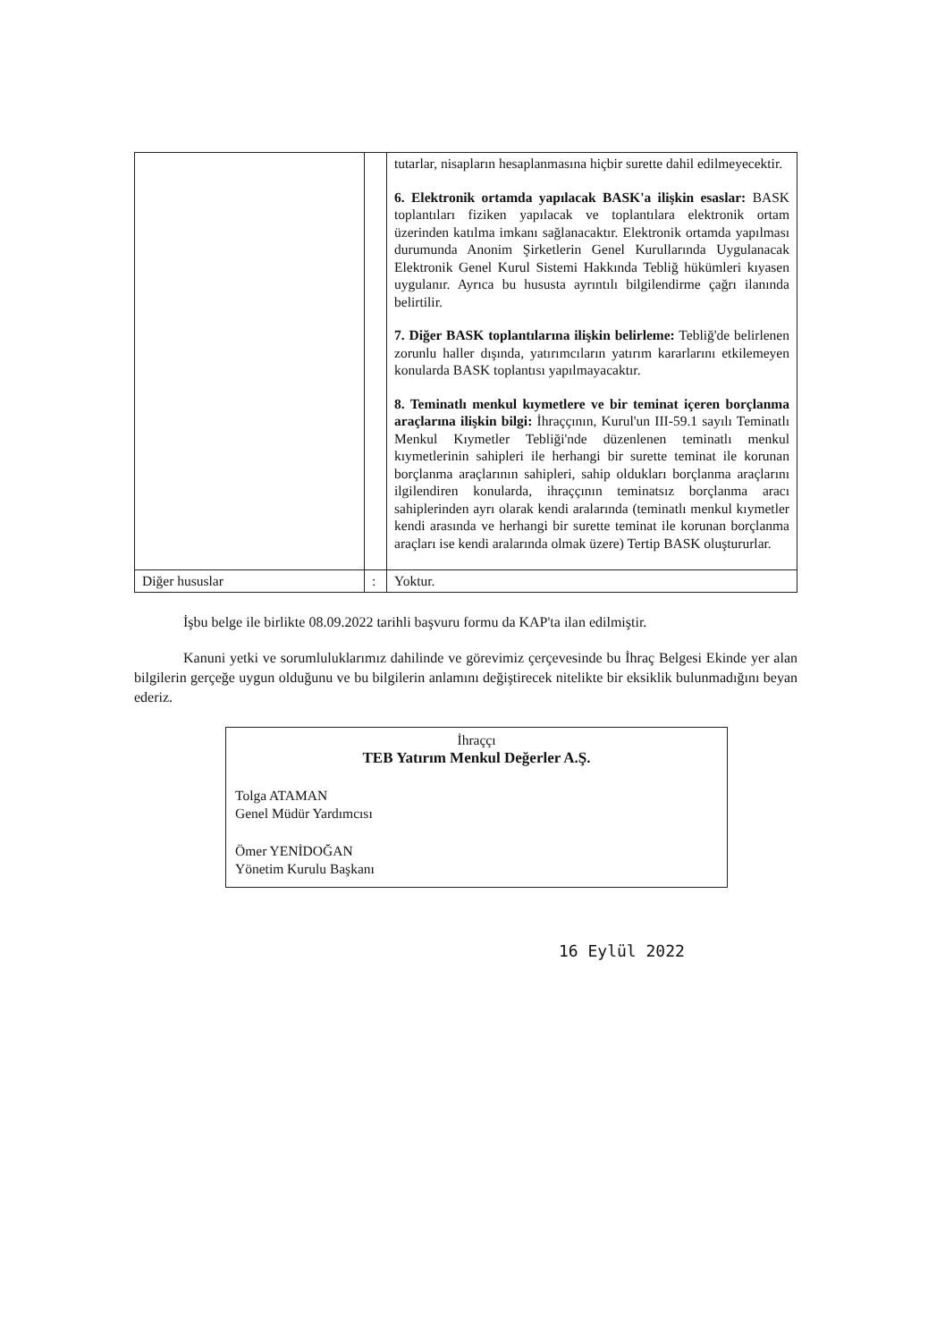| | | tutarlar, nisapların hesaplanmasına hiçbir surette dahil edilmeyecektir. 6. Elektronik ortamda yapılacak BASK'a ilişkin esaslar: BASK toplantıları fiziken yapılacak ve toplantılara elektronik ortam üzerinden katılma imkanı sağlanacaktır. Elektronik ortamda yapılması durumunda Anonim Şirketlerin Genel Kurullarında Uygulanacak Elektronik Genel Kurul Sistemi Hakkında Tebliğ hükümleri kıyasen uygulanır. Ayrıca bu hususta ayrıntılı bilgilendirme çağrı ilanında belirtilir. 7. Diğer BASK toplantılarına ilişkin belirleme: Tebliğ'de belirlenen zorunlu haller dışında, yatırımcıların yatırım kararlarını etkilemeyen konularda BASK toplantısı yapılmayacaktır. 8. Teminatlı menkul kıymetlere ve bir teminat içeren borçlanma araçlarına ilişkin bilgi: İhraççının, Kurul'un III-59.1 sayılı Teminatlı Menkul Kıymetler Tebliği'nde düzenlenen teminatlı menkul kıymetlerinin sahipleri ile herhangi bir surette teminat ile korunan borçlanma araçlarının sahipleri, sahip oldukları borçlanma araçlarını ilgilendiren konularda, ihraççının teminatsız borçlanma aracı sahiplerinden ayrı olarak kendi aralarında (teminatlı menkul kıymetler kendi arasında ve herhangi bir surette teminat ile korunan borçlanma araçları ise kendi aralarında olmak üzere) Tertip BASK oluştururlar. |
| Diğer hususlar | : | Yoktur. |
İşbu belge ile birlikte 08.09.2022 tarihli başvuru formu da KAP'ta ilan edilmiştir.
Kanuni yetki ve sorumluluklarımız dahilinde ve görevimiz çerçevesinde bu İhraç Belgesi Ekinde yer alan bilgilerin gerçeğe uygun olduğunu ve bu bilgilerin anlamını değiştirecek nitelikte bir eksiklik bulunmadığını beyan ederiz.
İhraççı
TEB Yatırım Menkul Değerler A.Ş.
Tolga ATAMAN
Genel Müdür Yardımcısı
Ömer YENİDOĞAN
Yönetim Kurulu Başkanı
16 Eylül 2022